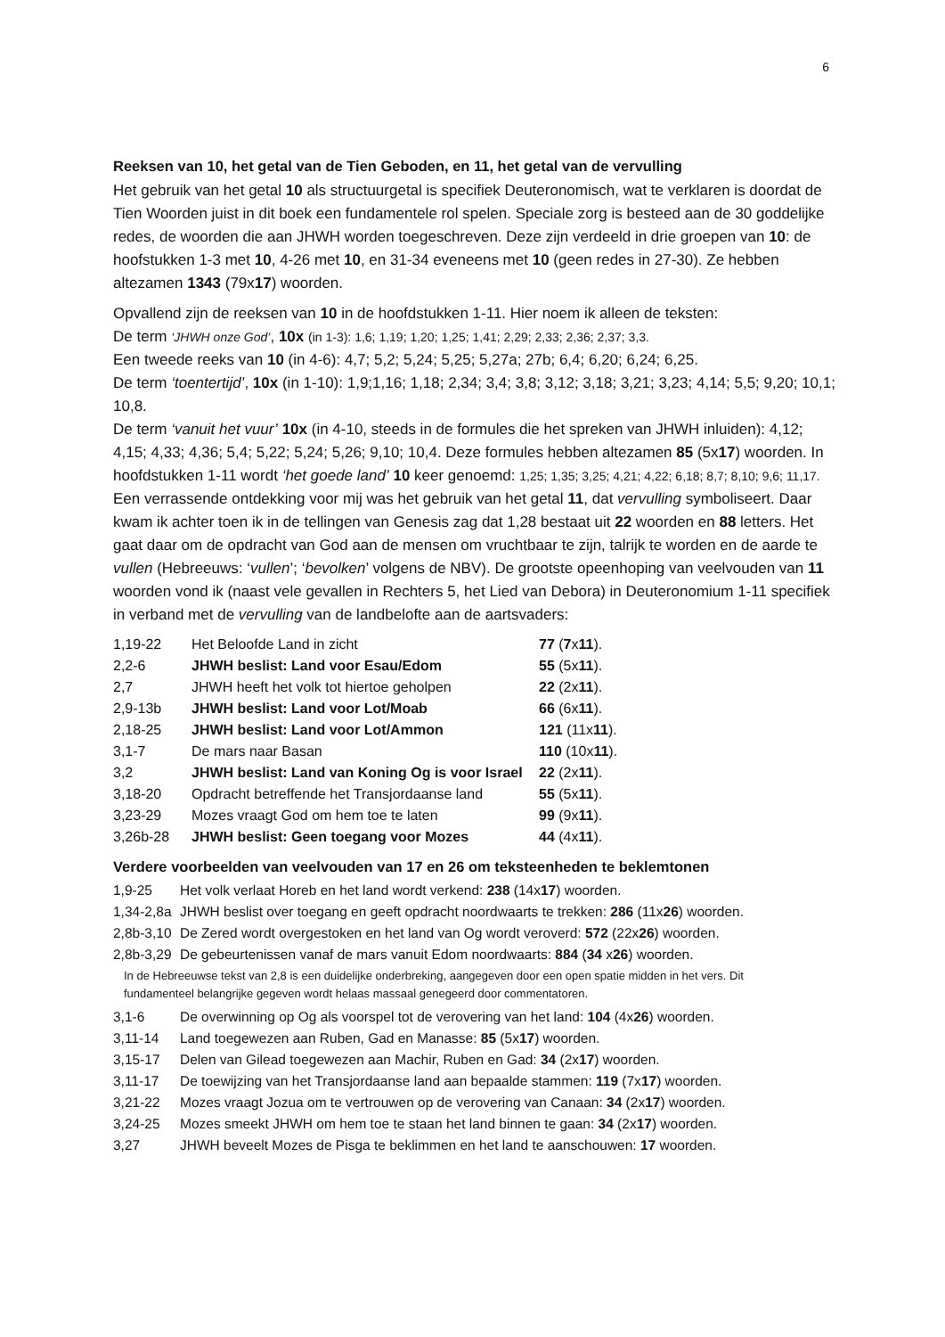6
Reeksen van 10, het getal van de Tien Geboden, en 11, het getal van de vervulling
Het gebruik van het getal 10 als structuurgetal is specifiek Deuteronomisch, wat te verklaren is doordat de Tien Woorden juist in dit boek een fundamentele rol spelen. Speciale zorg is besteed aan de 30 goddelijke redes, de woorden die aan JHWH worden toegeschreven. Deze zijn verdeeld in drie groepen van 10: de hoofstukken 1-3 met 10, 4-26 met 10, en 31-34 eveneens met 10 (geen redes in 27-30). Ze hebben altezamen 1343 (79x17) woorden.
Opvallend zijn de reeksen van 10 in de hoofdstukken 1-11. Hier noem ik alleen de teksten:
De term ‘JHWH onze God’, 10x (in 1-3): 1,6; 1,19; 1,20; 1,25; 1,41; 2,29; 2,33; 2,36; 2,37; 3,3.
Een tweede reeks van 10 (in 4-6): 4,7; 5,2; 5,24; 5,25; 5,27a; 27b; 6,4; 6,20; 6,24; 6,25.
De term ‘toentertijd’, 10x (in 1-10): 1,9;1,16; 1,18; 2,34; 3,4; 3,8; 3,12; 3,18; 3,21; 3,23; 4,14; 5,5; 9,20; 10,1; 10,8.
De term ‘vanuit het vuur’ 10x (in 4-10, steeds in de formules die het spreken van JHWH inluiden): 4,12; 4,15; 4,33; 4,36; 5,4; 5,22; 5,24; 5,26; 9,10; 10,4. Deze formules hebben altezamen 85 (5x17) woorden. In hoofdstukken 1-11 wordt ‘het goede land’ 10 keer genoemd: 1,25; 1,35; 3,25; 4,21; 4,22; 6,18; 8,7; 8,10; 9,6; 11,17.
Een verrassende ontdekking voor mij was het gebruik van het getal 11, dat vervulling symboliseert. Daar kwam ik achter toen ik in de tellingen van Genesis zag dat 1,28 bestaat uit 22 woorden en 88 letters. Het gaat daar om de opdracht van God aan de mensen om vruchtbaar te zijn, talrijk te worden en de aarde te vullen (Hebreeuws: ‘vullen’; ‘bevolken’ volgens de NBV). De grootste opeenhoping van veelvouden van 11 woorden vond ik (naast vele gevallen in Rechters 5, het Lied van Debora) in Deuteronomium 1-11 specifiek in verband met de vervulling van de landbelofte aan de aartsvaders:
| 1,19-22 | Het Beloofde Land in zicht | 77 ( 7 x 11 ). |
| 2,2-6 | JHWH beslist: Land voor Esau/Edom | 55 (5x 11 ). |
| 2,7 | JHWH heeft het volk tot hiertoe geholpen | 22 (2x 11 ). |
| 2,9-13b | JHWH beslist: Land voor Lot/Moab | 66 (6x 11 ). |
| 2,18-25 | JHWH beslist: Land voor Lot/Ammon | 121 (11x 11 ). |
| 3,1-7 | De mars naar Basan | 110 (10x 11 ). |
| 3,2 | JHWH beslist: Land van Koning Og is voor Israel | 22 (2x 11 ). |
| 3,18-20 | Opdracht betreffende het Transjordaanse land | 55 (5x 11 ). |
| 3,23-29 | Mozes vraagt God om hem toe te laten | 99 (9x 11 ). |
| 3,26b-28 | JHWH beslist: Geen toegang voor Mozes | 44 (4x 11 ). |
Verdere voorbeelden van veelvouden van 17 en 26 om teksteenheden te beklemtonen
| 1,9-25 | Het volk verlaat Horeb en het land wordt verkend: 238 (14x 17 ) woorden. |
| 1,34-2,8a | JHWH beslist over toegang en geeft opdracht noordwaarts te trekken: 286 (11x 26 ) woorden. |
| 2,8b-3,10 | De Zered wordt overgestoken en het land van Og wordt veroverd: 572 (22x 26 ) woorden. |
| 2,8b-3,29 | De gebeurtenissen vanaf de mars vanuit Edom noordwaarts: 884 ( 34 x 26 ) woorden. |
| In de Hebreeuwse tekst van 2,8 is een duidelijke onderbreking, aangegeven door een open spatie midden in het vers. Dit fundamenteel belangrijke gegeven wordt helaas massaal genegeerd door commentatoren. | |
| 3,1-6 | De overwinning op Og als voorspel tot de verovering van het land: 104 (4x 26 ) woorden. |
| 3,11-14 | Land toegewezen aan Ruben, Gad en Manasse: 85 (5x 17 ) woorden. |
| 3,15-17 | Delen van Gilead toegewezen aan Machir, Ruben en Gad: 34 (2x 17 ) woorden. |
| 3,11-17 | De toewijzing van het Transjordaanse land aan bepaalde stammen: 119 (7x 17 ) woorden. |
| 3,21-22 | Mozes vraagt Jozua om te vertrouwen op de verovering van Canaan: 34 (2x 17 ) woorden. |
| 3,24-25 | Mozes smeekt JHWH om hem toe te staan het land binnen te gaan: 34 (2x 17 ) woorden. |
| 3,27 | JHWH beveelt Mozes de Pisga te beklimmen en het land te aanschouwen: 17 woorden. |